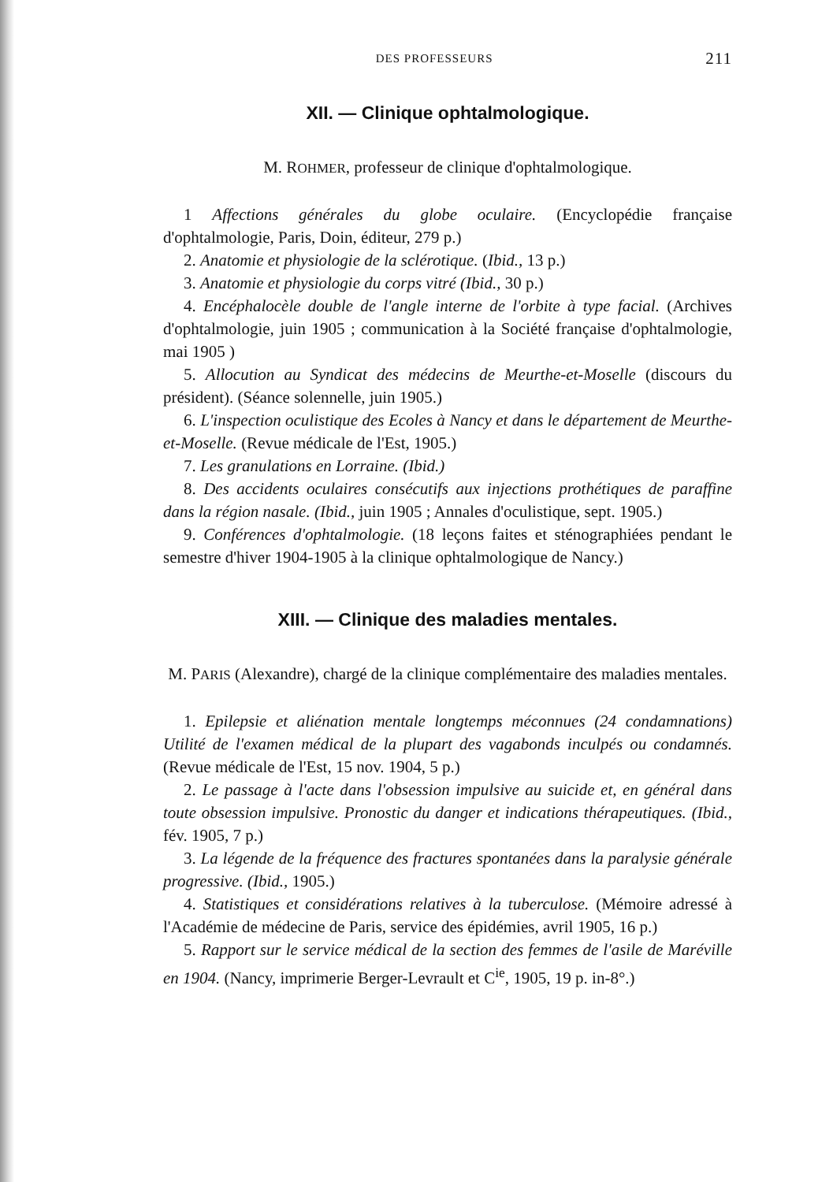DES PROFESSEURS 211
XII. — Clinique ophtalmologique.
M. ROHMER, professeur de clinique d'ophtalmologique.
1 Affections générales du globe oculaire. (Encyclopédie française d'ophtalmologie, Paris, Doin, éditeur, 279 p.)
2. Anatomie et physiologie de la sclérotique. (Ibid., 13 p.)
3. Anatomie et physiologie du corps vitré (Ibid., 30 p.)
4. Encéphalocèle double de l'angle interne de l'orbite à type facial. (Archives d'ophtalmologie, juin 1905 ; communication à la Société française d'ophtalmologie, mai 1905 )
5. Allocution au Syndicat des médecins de Meurthe-et-Moselle (discours du président). (Séance solennelle, juin 1905.)
6. L'inspection oculistique des Ecoles à Nancy et dans le département de Meurthe-et-Moselle. (Revue médicale de l'Est, 1905.)
7. Les granulations en Lorraine. (Ibid.)
8. Des accidents oculaires consécutifs aux injections prothétiques de paraffine dans la région nasale. (Ibid., juin 1905 ; Annales d'oculistique, sept. 1905.)
9. Conférences d'ophtalmologie. (18 leçons faites et sténographiées pendant le semestre d'hiver 1904-1905 à la clinique ophtalmologique de Nancy.)
XIII. — Clinique des maladies mentales.
M. PARIS (Alexandre), chargé de la clinique complémentaire des maladies mentales.
1. Epilepsie et aliénation mentale longtemps méconnues (24 condamnations) Utilité de l'examen médical de la plupart des vagabonds inculpés ou condamnés. (Revue médicale de l'Est, 15 nov. 1904, 5 p.)
2. Le passage à l'acte dans l'obsession impulsive au suicide et, en général dans toute obsession impulsive. Pronostic du danger et indications thérapeutiques. (Ibid., fév. 1905, 7 p.)
3. La légende de la fréquence des fractures spontanées dans la paralysie générale progressive. (Ibid., 1905.)
4. Statistiques et considérations relatives à la tuberculose. (Mémoire adressé à l'Académie de médecine de Paris, service des épidémies, avril 1905, 16 p.)
5. Rapport sur le service médical de la section des femmes de l'asile de Maréville en 1904. (Nancy, imprimerie Berger-Levrault et C<sup>ie</sup>, 1905, 19 p. in-8°.)